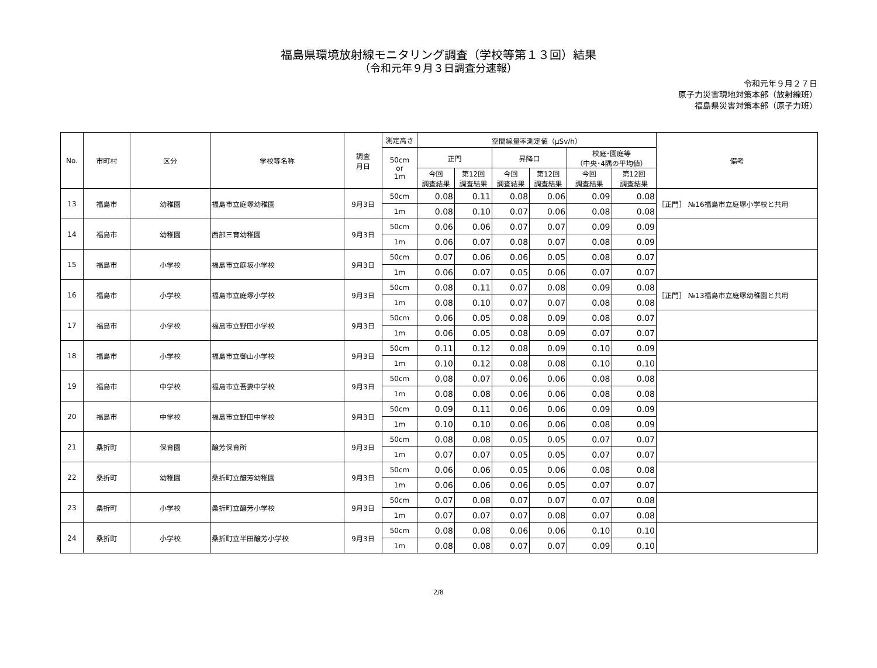福島県環境放射線モニタリング調査（学校等第１３回）結果
（令和元年９月３日調査分速報）
令和元年９月２７日
原子力災害現地対策本部（放射線班）
福島県災害対策本部（原子力班）
| No. | 市町村 | 区分 | 学校等名称 | 調査 月日 | 測定高さ | 空間線量率測定値（μSv/h） | | | | | | 備考 |
| --- | --- | --- | --- | --- | --- | --- | --- | --- | --- | --- | --- | --- |
| | | | | | 50cm or 1m | 正門 | | 昇降口 | | 校庭･園庭等 （中央･4隅の平均値） | | |
| | | | | | | 今回 調査結果 | 第12回 調査結果 | 今回 調査結果 | 第12回 調査結果 | 今回 調査結果 | 第12回 調査結果 | |
| 13 | 福島市 | 幼稚園 | 福島市立庭塚幼稚園 | 9月3日 | 50cm | 0.08 | 0.11 | 0.08 | 0.06 | 0.09 | 0.08 | ［正門］ №16福島市立庭塚小学校と共用 |
| | | | | | 1m | 0.08 | 0.10 | 0.07 | 0.06 | 0.08 | 0.08 | |
| 14 | 福島市 | 幼稚園 | 西部三育幼稚園 | 9月3日 | 50cm | 0.06 | 0.06 | 0.07 | 0.07 | 0.09 | 0.09 | |
| | | | | | 1m | 0.06 | 0.07 | 0.08 | 0.07 | 0.08 | 0.09 | |
| 15 | 福島市 | 小学校 | 福島市立庭坂小学校 | 9月3日 | 50cm | 0.07 | 0.06 | 0.06 | 0.05 | 0.08 | 0.07 | |
| | | | | | 1m | 0.06 | 0.07 | 0.05 | 0.06 | 0.07 | 0.07 | |
| 16 | 福島市 | 小学校 | 福島市立庭塚小学校 | 9月3日 | 50cm | 0.08 | 0.11 | 0.07 | 0.08 | 0.09 | 0.08 | ［正門］ №13福島市立庭塚幼稚園と共用 |
| | | | | | 1m | 0.08 | 0.10 | 0.07 | 0.07 | 0.08 | 0.08 | |
| 17 | 福島市 | 小学校 | 福島市立野田小学校 | 9月3日 | 50cm | 0.06 | 0.05 | 0.08 | 0.09 | 0.08 | 0.07 | |
| | | | | | 1m | 0.06 | 0.05 | 0.08 | 0.09 | 0.07 | 0.07 | |
| 18 | 福島市 | 小学校 | 福島市立御山小学校 | 9月3日 | 50cm | 0.11 | 0.12 | 0.08 | 0.09 | 0.10 | 0.09 | |
| | | | | | 1m | 0.10 | 0.12 | 0.08 | 0.08 | 0.10 | 0.10 | |
| 19 | 福島市 | 中学校 | 福島市立吾妻中学校 | 9月3日 | 50cm | 0.08 | 0.07 | 0.06 | 0.06 | 0.08 | 0.08 | |
| | | | | | 1m | 0.08 | 0.08 | 0.06 | 0.06 | 0.08 | 0.08 | |
| 20 | 福島市 | 中学校 | 福島市立野田中学校 | 9月3日 | 50cm | 0.09 | 0.11 | 0.06 | 0.06 | 0.09 | 0.09 | |
| | | | | | 1m | 0.10 | 0.10 | 0.06 | 0.06 | 0.08 | 0.09 | |
| 21 | 桑折町 | 保育園 | 醸芳保育所 | 9月3日 | 50cm | 0.08 | 0.08 | 0.05 | 0.05 | 0.07 | 0.07 | |
| | | | | | 1m | 0.07 | 0.07 | 0.05 | 0.05 | 0.07 | 0.07 | |
| 22 | 桑折町 | 幼稚園 | 桑折町立醸芳幼稚園 | 9月3日 | 50cm | 0.06 | 0.06 | 0.05 | 0.06 | 0.08 | 0.08 | |
| | | | | | 1m | 0.06 | 0.06 | 0.06 | 0.05 | 0.07 | 0.07 | |
| 23 | 桑折町 | 小学校 | 桑折町立醸芳小学校 | 9月3日 | 50cm | 0.07 | 0.08 | 0.07 | 0.07 | 0.07 | 0.08 | |
| | | | | | 1m | 0.07 | 0.07 | 0.07 | 0.08 | 0.07 | 0.08 | |
| 24 | 桑折町 | 小学校 | 桑折町立半田醸芳小学校 | 9月3日 | 50cm | 0.08 | 0.08 | 0.06 | 0.06 | 0.10 | 0.10 | |
| | | | | | 1m | 0.08 | 0.08 | 0.07 | 0.07 | 0.09 | 0.10 | |
2/8